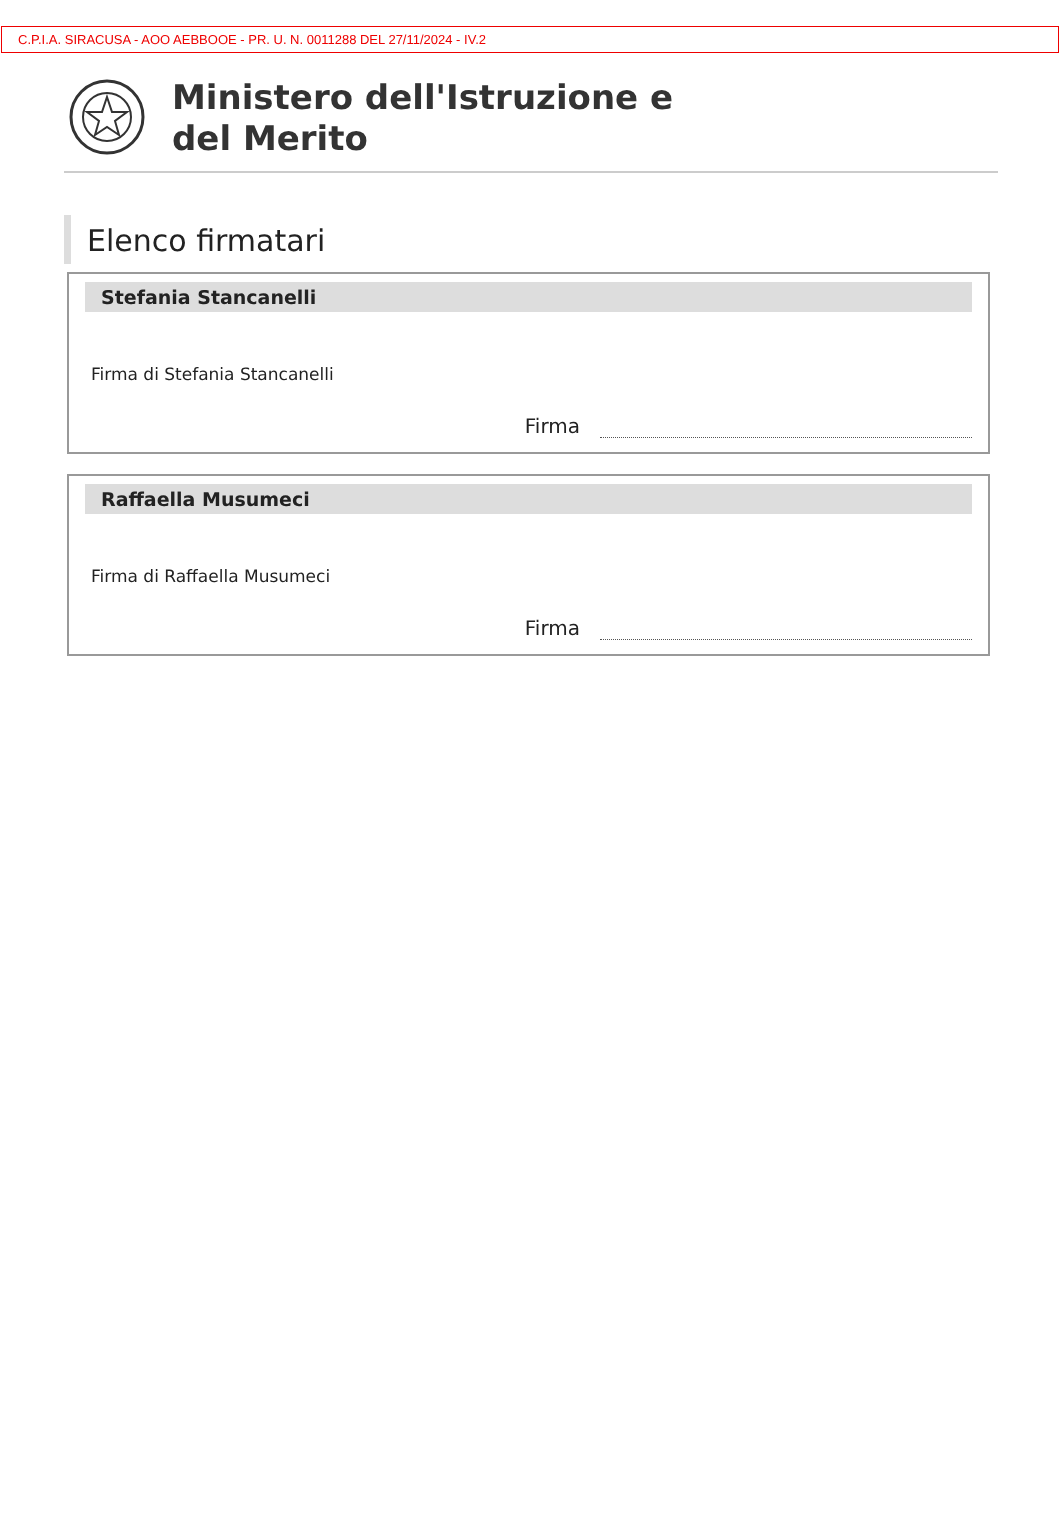C.P.I.A. SIRACUSA - AOO AEBBOOE - PR. U. N. 0011288 DEL 27/11/2024 - IV.2
Ministero dell'Istruzione e
del Merito
Elenco firmatari
Stefania Stancanelli
Firma di Stefania Stancanelli
Firma
Raffaella Musumeci
Firma di Raffaella Musumeci
Firma